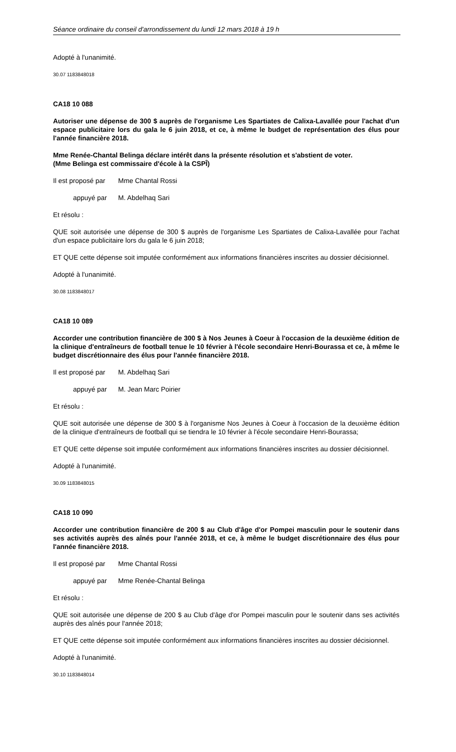Séance ordinaire du conseil d'arrondissement du lundi 12 mars 2018 à 19 h
Adopté à l'unanimité.
30.07 1183848018
CA18 10 088
Autoriser une dépense de 300 $ auprès de l'organisme Les Spartiates de Calixa-Lavallée pour l'achat d'un espace publicitaire lors du gala le 6 juin 2018, et ce, à même le budget de représentation des élus pour l'année financière 2018.
Mme Renée-Chantal Belinga déclare intérêt dans la présente résolution et s'abstient de voter.
(Mme Belinga est commissaire d'école à la CSPÎ)
Il est proposé par Mme Chantal Rossi
appuyé par M. Abdelhaq Sari
Et résolu :
QUE soit autorisée une dépense de 300 $ auprès de l'organisme Les Spartiates de Calixa-Lavallée pour l'achat d'un espace publicitaire lors du gala le 6 juin 2018;
ET QUE cette dépense soit imputée conformément aux informations financières inscrites au dossier décisionnel.
Adopté à l'unanimité.
30.08 1183848017
CA18 10 089
Accorder une contribution financière de 300 $ à Nos Jeunes à Coeur à l'occasion de la deuxième édition de la clinique d'entraîneurs de football tenue le 10 février à l'école secondaire Henri-Bourassa et ce, à même le budget discrétionnaire des élus pour l'année financière 2018.
Il est proposé par M. Abdelhaq Sari
appuyé par M. Jean Marc Poirier
Et résolu :
QUE soit autorisée une dépense de 300 $ à l'organisme Nos Jeunes à Coeur à l'occasion de la deuxième édition de la clinique d'entraîneurs de football qui se tiendra le 10 février à l'école secondaire Henri-Bourassa;
ET QUE cette dépense soit imputée conformément aux informations financières inscrites au dossier décisionnel.
Adopté à l'unanimité.
30.09 1183848015
CA18 10 090
Accorder une contribution financière de 200 $ au Club d'âge d'or Pompei masculin pour le soutenir dans ses activités auprès des aînés pour l'année 2018, et ce, à même le budget discrétionnaire des élus pour l'année financière 2018.
Il est proposé par Mme Chantal Rossi
appuyé par Mme Renée-Chantal Belinga
Et résolu :
QUE soit autorisée une dépense de 200 $ au Club d'âge d'or Pompei masculin pour le soutenir dans ses activités auprès des aînés pour l'année 2018;
ET QUE cette dépense soit imputée conformément aux informations financières inscrites au dossier décisionnel.
Adopté à l'unanimité.
30.10 1183848014